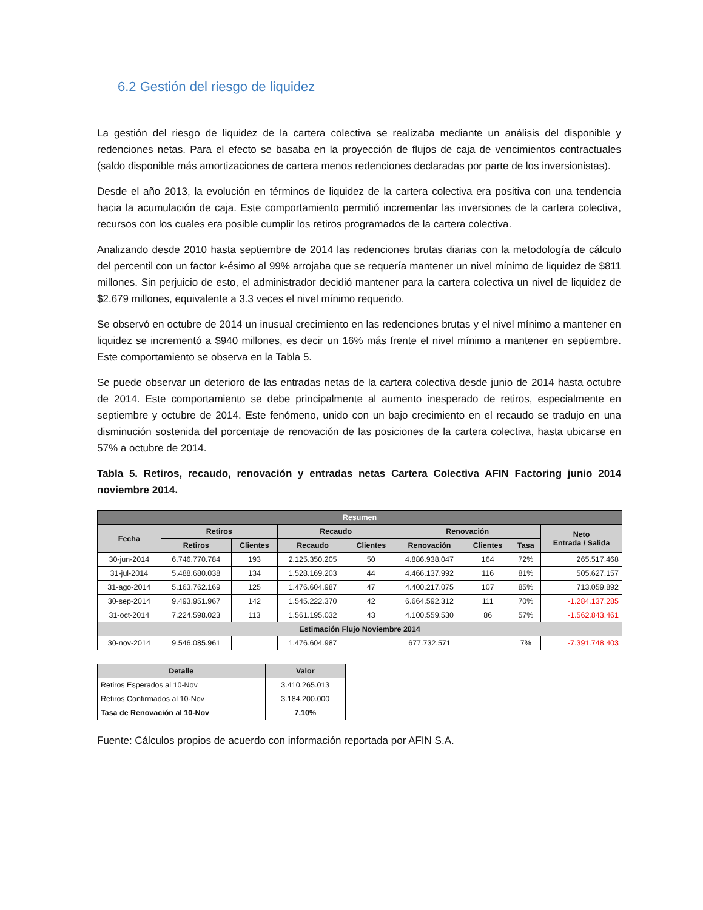6.2 Gestión del riesgo de liquidez
La gestión del riesgo de liquidez de la cartera colectiva se realizaba mediante un análisis del disponible y redenciones netas. Para el efecto se basaba en la proyección de flujos de caja de vencimientos contractuales (saldo disponible más amortizaciones de cartera menos redenciones declaradas por parte de los inversionistas).
Desde el año 2013, la evolución en términos de liquidez de la cartera colectiva era positiva con una tendencia hacia la acumulación de caja. Este comportamiento permitió incrementar las inversiones de la cartera colectiva, recursos con los cuales era posible cumplir los retiros programados de la cartera colectiva.
Analizando desde 2010 hasta septiembre de 2014 las redenciones brutas diarias con la metodología de cálculo del percentil con un factor k-ésimo al 99% arrojaba que se requería mantener un nivel mínimo de liquidez de $811 millones. Sin perjuicio de esto, el administrador decidió mantener para la cartera colectiva un nivel de liquidez de $2.679 millones, equivalente a 3.3 veces el nivel mínimo requerido.
Se observó en octubre de 2014 un inusual crecimiento en las redenciones brutas y el nivel mínimo a mantener en liquidez se incrementó a $940 millones, es decir un 16% más frente el nivel mínimo a mantener en septiembre. Este comportamiento se observa en la Tabla 5.
Se puede observar un deterioro de las entradas netas de la cartera colectiva desde junio de 2014 hasta octubre de 2014. Este comportamiento se debe principalmente al aumento inesperado de retiros, especialmente en septiembre y octubre de 2014. Este fenómeno, unido con un bajo crecimiento en el recaudo se tradujo en una disminución sostenida del porcentaje de renovación de las posiciones de la cartera colectiva, hasta ubicarse en 57% a octubre de 2014.
Tabla 5. Retiros, recaudo, renovación y entradas netas Cartera Colectiva AFIN Factoring junio 2014 noviembre 2014.
| Resumen | | | | | | | | |
| --- | --- | --- | --- | --- | --- | --- | --- | --- |
| Fecha | Retiros | | Recaudo | | Renovación | | | Neto Entrada / Salida |
| | Retiros | Clientes | Recaudo | Clientes | Renovación | Clientes | Tasa | |
| 30-jun-2014 | 6.746.770.784 | 193 | 2.125.350.205 | 50 | 4.886.938.047 | 164 | 72% | 265.517.468 |
| 31-jul-2014 | 5.488.680.038 | 134 | 1.528.169.203 | 44 | 4.466.137.992 | 116 | 81% | 505.627.157 |
| 31-ago-2014 | 5.163.762.169 | 125 | 1.476.604.987 | 47 | 4.400.217.075 | 107 | 85% | 713.059.892 |
| 30-sep-2014 | 9.493.951.967 | 142 | 1.545.222.370 | 42 | 6.664.592.312 | 111 | 70% | -1.284.137.285 |
| 31-oct-2014 | 7.224.598.023 | 113 | 1.561.195.032 | 43 | 4.100.559.530 | 86 | 57% | -1.562.843.461 |
| Estimación Flujo Noviembre 2014 | | | | | | | | |
| 30-nov-2014 | 9.546.085.961 | | 1.476.604.987 | | 677.732.571 | | 7% | -7.391.748.403 |
| Detalle | Valor |
| --- | --- |
| Retiros Esperados al 10-Nov | 3.410.265.013 |
| Retiros Confirmados al 10-Nov | 3.184.200.000 |
| Tasa de Renovación al 10-Nov | 7,10% |
Fuente: Cálculos propios de acuerdo con información reportada por AFIN S.A.